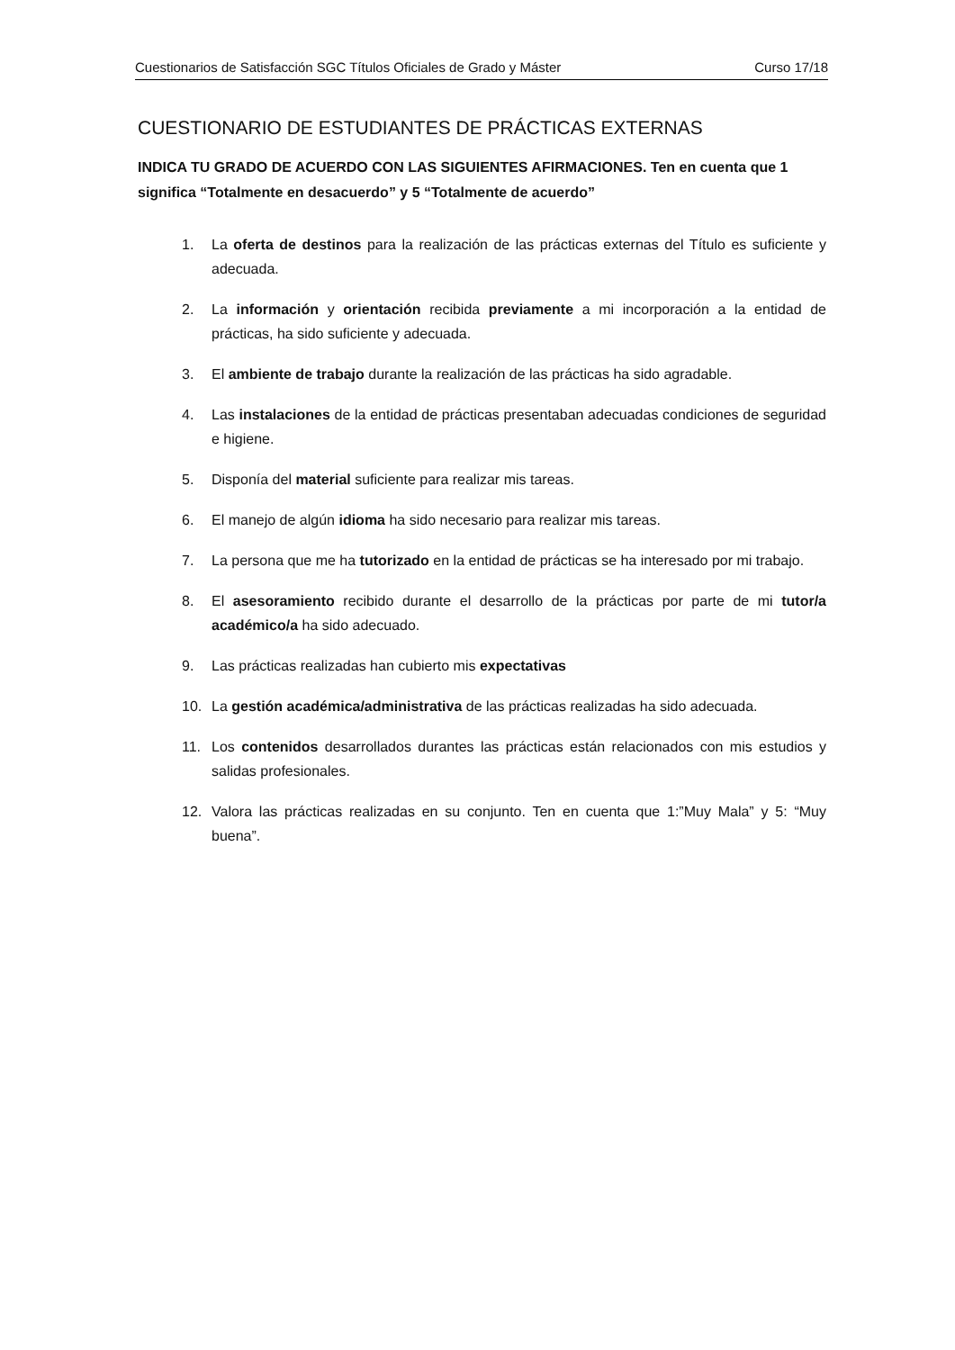Cuestionarios de Satisfacción SGC Títulos Oficiales de Grado y Máster Curso 17/18
CUESTIONARIO DE ESTUDIANTES DE PRÁCTICAS EXTERNAS
INDICA TU GRADO DE ACUERDO CON LAS SIGUIENTES AFIRMACIONES. Ten en cuenta que 1 significa “Totalmente en desacuerdo” y 5 “Totalmente de acuerdo”
1. La oferta de destinos para la realización de las prácticas externas del Título es suficiente y adecuada.
2. La información y orientación recibida previamente a mi incorporación a la entidad de prácticas, ha sido suficiente y adecuada.
3. El ambiente de trabajo durante la realización de las prácticas ha sido agradable.
4. Las instalaciones de la entidad de prácticas presentaban adecuadas condiciones de seguridad e higiene.
5. Disponía del material suficiente para realizar mis tareas.
6. El manejo de algún idioma ha sido necesario para realizar mis tareas.
7. La persona que me ha tutorizado en la entidad de prácticas se ha interesado por mi trabajo.
8. El asesoramiento recibido durante el desarrollo de la prácticas por parte de mi tutor/a académico/a ha sido adecuado.
9. Las prácticas realizadas han cubierto mis expectativas
10. La gestión académica/administrativa de las prácticas realizadas ha sido adecuada.
11. Los contenidos desarrollados durantes las prácticas están relacionados con mis estudios y salidas profesionales.
12. Valora las prácticas realizadas en su conjunto. Ten en cuenta que 1:”Muy Mala” y 5: “Muy buena”.